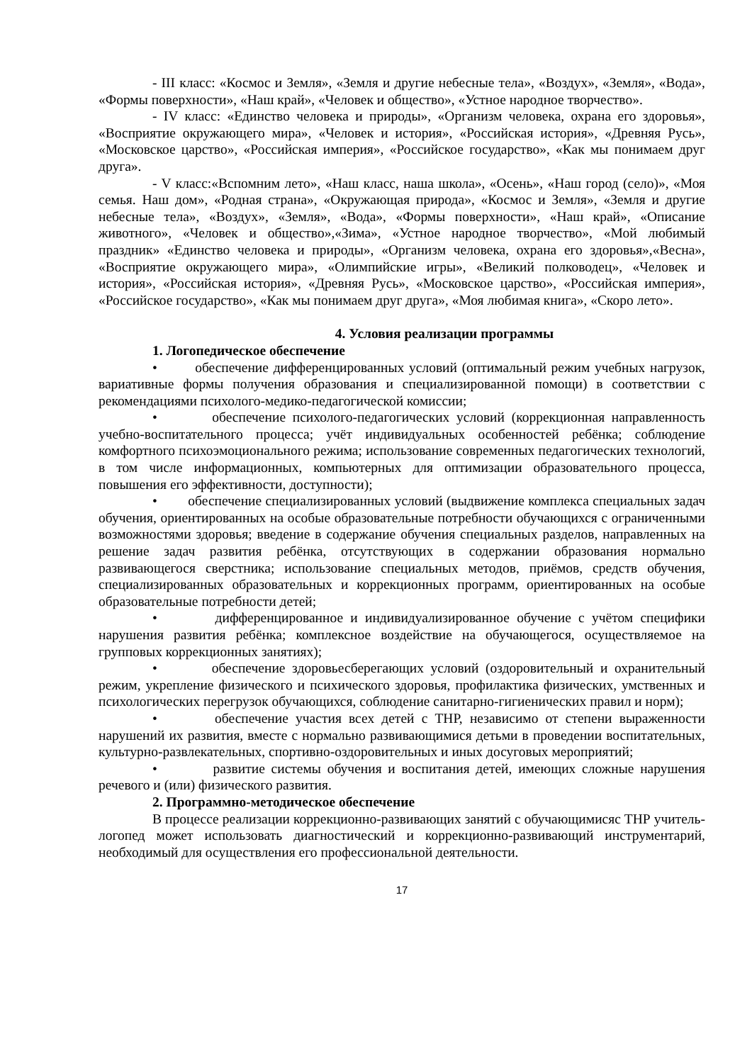- III класс: «Космос и Земля», «Земля и другие небесные тела», «Воздух», «Земля», «Вода», «Формы поверхности», «Наш край», «Человек и общество», «Устное народное творчество».
- IV класс: «Единство человека и природы», «Организм человека, охрана его здоровья», «Восприятие окружающего мира», «Человек и история», «Российская история», «Древняя Русь», «Московское царство», «Российская империя», «Российское государство», «Как мы понимаем друг друга».
- V класс:«Вспомним лето», «Наш класс, наша школа», «Осень», «Наш город (село)», «Моя семья. Наш дом», «Родная страна», «Окружающая природа», «Космос и Земля», «Земля и другие небесные тела», «Воздух», «Земля», «Вода», «Формы поверхности», «Наш край», «Описание животного», «Человек и общество»,«Зима», «Устное народное творчество», «Мой любимый праздник» «Единство человека и природы», «Организм человека, охрана его здоровья»,«Весна», «Восприятие окружающего мира», «Олимпийские игры», «Великий полководец», «Человек и история», «Российская история», «Древняя Русь», «Московское царство», «Российская империя», «Российское государство», «Как мы понимаем друг друга», «Моя любимая книга», «Скоро лето».
4. Условия реализации программы
1. Логопедическое обеспечение
• обеспечение дифференцированных условий (оптимальный режим учебных нагрузок, вариативные формы получения образования и специализированной помощи) в соответствии с рекомендациями психолого-медико-педагогической комиссии;
• обеспечение психолого-педагогических условий (коррекционная направленность учебно-воспитательного процесса; учёт индивидуальных особенностей ребёнка; соблюдение комфортного психоэмоционального режима; использование современных педагогических технологий, в том числе информационных, компьютерных для оптимизации образовательного процесса, повышения его эффективности, доступности);
• обеспечение специализированных условий (выдвижение комплекса специальных задач обучения, ориентированных на особые образовательные потребности обучающихся с ограниченными возможностями здоровья; введение в содержание обучения специальных разделов, направленных на решение задач развития ребёнка, отсутствующих в содержании образования нормально развивающегося сверстника; использование специальных методов, приёмов, средств обучения, специализированных образовательных и коррекционных программ, ориентированных на особые образовательные потребности детей;
• дифференцированное и индивидуализированное обучение с учётом специфики нарушения развития ребёнка; комплексное воздействие на обучающегося, осуществляемое на групповых коррекционных занятиях);
• обеспечение здоровьесберегающих условий (оздоровительный и охранительный режим, укрепление физического и психического здоровья, профилактика физических, умственных и психологических перегрузок обучающихся, соблюдение санитарно-гигиенических правил и норм);
• обеспечение участия всех детей с ТНР, независимо от степени выраженности нарушений их развития, вместе с нормально развивающимися детьми в проведении воспитательных, культурно-развлекательных, спортивно-оздоровительных и иных досуговых мероприятий;
• развитие системы обучения и воспитания детей, имеющих сложные нарушения речевого и (или) физического развития.
2. Программно-методическое обеспечение
В процессе реализации коррекционно-развивающих занятий с обучающимисяс ТНР учитель-логопед может использовать диагностический и коррекционно-развивающий инструментарий, необходимый для осуществления его профессиональной деятельности.
17